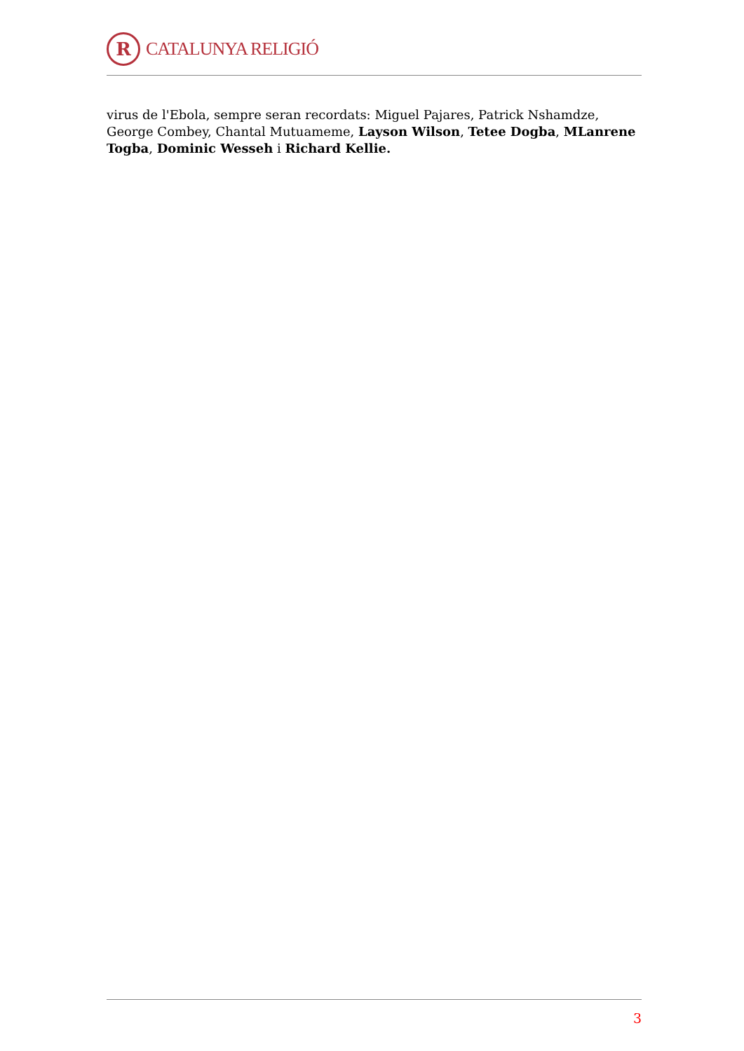R
CATALUNYA RELIGIÓ
virus de l'Ebola, sempre seran recordats: Miguel Pajares, Patrick Nshamdze, George Combey, Chantal Mutuameme, Layson Wilson, Tetee Dogba, MLanrene Togba, Dominic Wesseh i Richard Kellie.
3